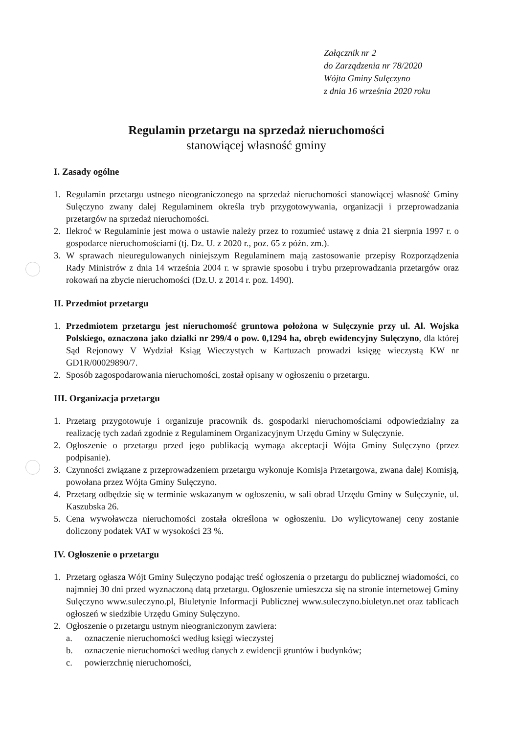Załącznik nr 2
do Zarządzenia nr 78/2020
Wójta Gminy Sulęczyno
z dnia 16 września 2020 roku
Regulamin przetargu na sprzedaż nieruchomości
stanowiącej własność gminy
I. Zasady ogólne
1. Regulamin przetargu ustnego nieograniczonego na sprzedaż nieruchomości stanowiącej własność Gminy Sulęczyno zwany dalej Regulaminem określa tryb przygotowywania, organizacji i przeprowadzania przetargów na sprzedaż nieruchomości.
2. Ilekroć w Regulaminie jest mowa o ustawie należy przez to rozumieć ustawę z dnia 21 sierpnia 1997 r. o gospodarce nieruchomościami (tj. Dz. U. z 2020 r., poz. 65 z późn. zm.).
3. W sprawach nieuregulowanych niniejszym Regulaminem mają zastosowanie przepisy Rozporządzenia Rady Ministrów z dnia 14 września 2004 r. w sprawie sposobu i trybu przeprowadzania przetargów oraz rokowań na zbycie nieruchomości (Dz.U. z 2014 r. poz. 1490).
II. Przedmiot przetargu
1. Przedmiotem przetargu jest nieruchomość gruntowa położona w Sulęczynie przy ul. Al. Wojska Polskiego, oznaczona jako działki nr 299/4 o pow. 0,1294 ha, obręb ewidencyjny Sulęczyno, dla której Sąd Rejonowy V Wydział Ksiąg Wieczystych w Kartuzach prowadzi księgę wieczystą KW nr GD1R/00029890/7.
2. Sposób zagospodarowania nieruchomości, został opisany w ogłoszeniu o przetargu.
III. Organizacja przetargu
1. Przetarg przygotowuje i organizuje pracownik ds. gospodarki nieruchomościami odpowiedzialny za realizację tych zadań zgodnie z Regulaminem Organizacyjnym Urzędu Gminy w Sulęczynie.
2. Ogłoszenie o przetargu przed jego publikacją wymaga akceptacji Wójta Gminy Sulęczyno (przez podpisanie).
3. Czynności związane z przeprowadzeniem przetargu wykonuje Komisja Przetargowa, zwana dalej Komisją, powołana przez Wójta Gminy Sulęczyno.
4. Przetarg odbędzie się w terminie wskazanym w ogłoszeniu, w sali obrad Urzędu Gminy w Sulęczynie, ul. Kaszubska 26.
5. Cena wywoławcza nieruchomości została określona w ogłoszeniu. Do wylicytowanej ceny zostanie doliczony podatek VAT w wysokości 23 %.
IV. Ogłoszenie o przetargu
1. Przetarg ogłasza Wójt Gminy Sulęczyno podając treść ogłoszenia o przetargu do publicznej wiadomości, co najmniej 30 dni przed wyznaczoną datą przetargu. Ogłoszenie umieszcza się na stronie internetowej Gminy Sulęczyno www.suleczyno.pl, Biuletynie Informacji Publicznej www.suleczyno.biuletyn.net oraz tablicach ogłoszeń w siedzibie Urzędu Gminy Sulęczyno.
2. Ogłoszenie o przetargu ustnym nieograniczonym zawiera:
a. oznaczenie nieruchomości według księgi wieczystej
b. oznaczenie nieruchomości według danych z ewidencji gruntów i budynków;
c. powierzchnię nieruchomości,